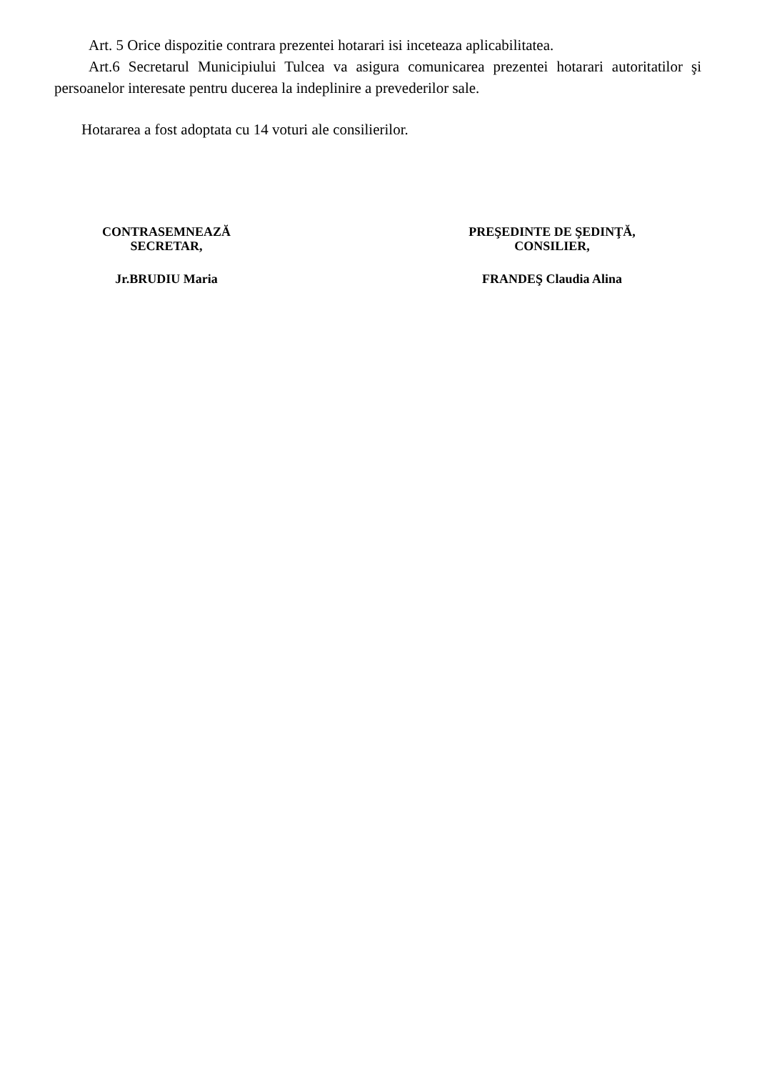Art. 5 Orice dispozitie contrara prezentei hotarari isi inceteaza aplicabilitatea.
Art.6 Secretarul Municipiului Tulcea va asigura comunicarea prezentei hotarari autoritatilor şi persoanelor interesate pentru ducerea la indeplinire a prevederilor sale.
Hotararea a fost adoptata cu 14 voturi ale consilierilor.
CONTRASEMNEAZĂ
SECRETAR,
Jr.BRUDIU Maria
PREŞEDINTE DE ŞEDINŢĂ,
CONSILIER,
FRANDEŞ Claudia Alina